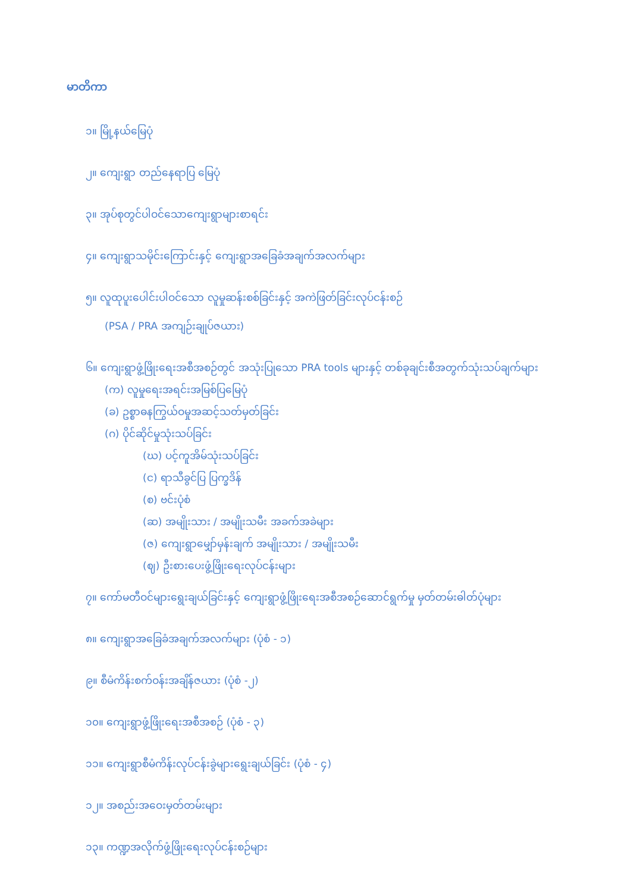မာတိကာ
၁။ မြို့နယ်မြေပုံ
၂။ ကျေးရွာ တည်နေရာပြ မြေပုံ
၃။ အုပ်စုတွင်ပါဝင်သောကျေးရွာများစာရင်း
၄။ ကျေးရွာသမိုင်းကြောင်းနှင့် ကျေးရွာအခြေခံအချက်အလက်များ
၅။ လူထုပူးပေါင်းပါဝင်သော လူမှုဆန်းစစ်ခြင်းနှင့် အကဲဖြတ်ခြင်းလုပ်ငန်းစဉ်
(PSA / PRA အကျဉ်းချုပ်ဇယား)
၆။ ကျေးရွာဖွံ့ဖြိုးရေးအစီအစဉ်တွင် အသုံးပြုသော PRA tools များနှင့် တစ်ခုချင်းစီအတွက်သုံးသပ်ချက်များ
(က) လူမှုရေးအရင်းအမြစ်ပြမြေပုံ
(ခ) ဥစ္စာဓနကြွယ်ဝမှုအဆင့်သတ်မှတ်ခြင်း
(ဂ) ပိုင်ဆိုင်မှုသုံးသပ်ခြင်း
(ဃ) ပင့်ကူအိမ်သုံးသပ်ခြင်း
(င) ရာသီခွင်ပြ ပြက္ခဒိန်
(စ) ဗင်းပုံစံ
(ဆ) အမျိုးသား / အမျိုးသမီး အခက်အခဲများ
(ဇ) ကျေးရွာမျှော်မှန်းချက် အမျိုးသား / အမျိုးသမီး
(ဈ) ဦးစားပေးဖွံ့ဖြိုးရေးလုပ်ငန်းများ
၇။ ကော်မတီဝင်များရွေးချယ်ခြင်းနှင့် ကျေးရွာဖွံ့ဖြိုးရေးအစီအစဉ်ဆောင်ရွက်မှု မှတ်တမ်းဓါတ်ပုံများ
၈။ ကျေးရွာအခြေခံအချက်အလက်များ (ပုံစံ - ၁)
၉။ စီမံကိန်းစက်ဝန်းအချိန်ဇယား (ပုံစံ -၂)
၁၀။ ကျေးရွာဖွံ့ဖြိုးရေးအစီအစဉ် (ပုံစံ - ၃)
၁၁။ ကျေးရွာစီမံကိန်းလုပ်ငန်းခွဲများရွေးချယ်ခြင်း (ပုံစံ - ၄)
၁၂။ အစည်းအဝေးမှတ်တမ်းများ
၁၃။ ကဏ္ဍအလိုက်ဖွံ့ဖြိုးရေးလုပ်ငန်းစဉ်များ